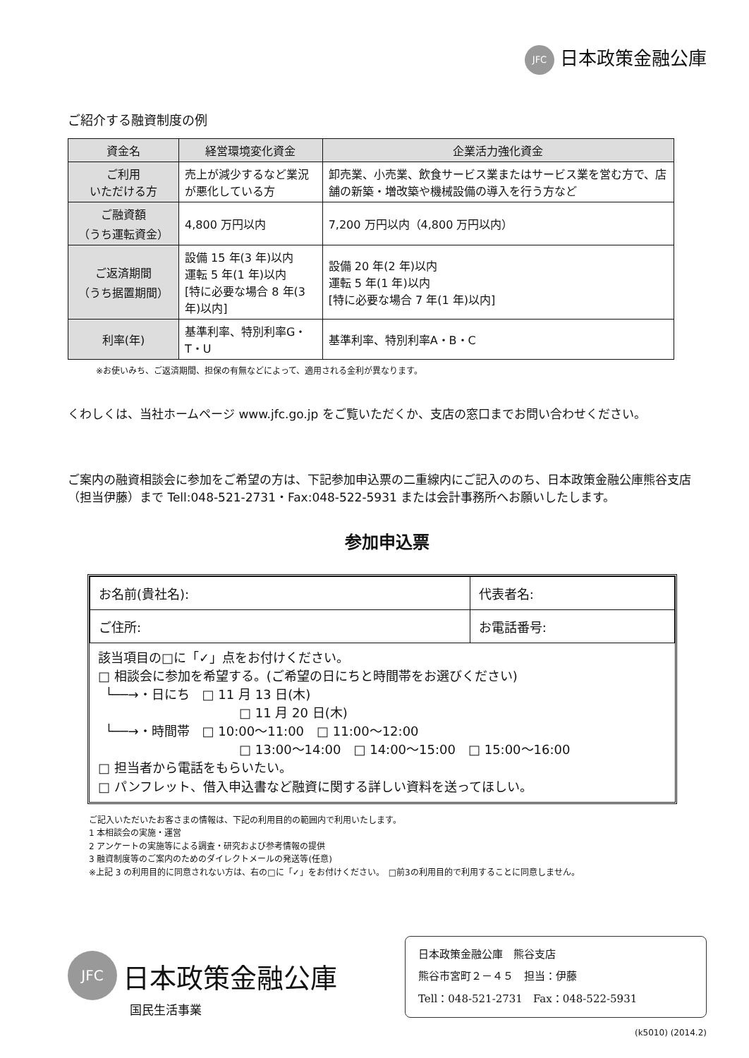JFC 日本政策金融公庫
ご紹介する融資制度の例
| 資金名 | 経営環境変化資金 | 企業活力強化資金 |
| --- | --- | --- |
| ご利用 いただける方 | 売上が減少するなど業況が悪化している方 | 卸売業、小売業、飲食サービス業またはサービス業を営む方で、店舗の新築・増改築や機械設備の導入を行う方など |
| ご融資額 （うち運転資金） | 4,800 万円以内 | 7,200 万円以内（4,800 万円以内） |
| ご返済期間 （うち据置期間） | 設備 15 年(3 年)以内 運転 5 年(1 年)以内 [特に必要な場合 8 年(3 年)以内] | 設備 20 年(2 年)以内 運転 5 年(1 年)以内 [特に必要な場合 7 年(1 年)以内] |
| 利率(年) | 基準利率、特別利率G・T・U | 基準利率、特別利率A・B・C |
※お使いみち、ご返済期間、担保の有無などによって、適用される金利が異なります。
くわしくは、当社ホームページ www.jfc.go.jp をご覧いただくか、支店の窓口までお問い合わせください。
ご案内の融資相談会に参加をご希望の方は、下記参加申込票の二重線内にご記入ののち、日本政策金融公庫熊谷支店（担当伊藤）まで Tell:048-521-2731・Fax:048-522-5931 または会計事務所へお願いしたします。
参加申込票
| お名前(貴社名): | 代表者名: |
| ご住所: | お電話番号: |
該当項目の□に「✓」点をお付けください。
□ 相談会に参加を希望する。(ご希望の日にちと時間帯をお選びください)
└──→・日にち　□ 11 月 13 日(木)
□ 11 月 20 日(木)
└──→・時間帯　□ 10:00～11:00　□ 11:00～12:00
□ 13:00～14:00　□ 14:00～15:00　□ 15:00～16:00
□ 担当者から電話をもらいたい。
□ パンフレット、借入申込書など融資に関する詳しい資料を送ってほしい。
ご記入いただいたお客さまの情報は、下記の利用目的の範囲内で利用いたします。
1 本相談会の実施・運営
2 アンケートの実施等による調査・研究および参考情報の提供
3 融資制度等のご案内のためのダイレクトメールの発送等(任意)
※上記 3 の利用目的に同意されない方は、右の□に「✓」をお付けください。　□前3の利用目的で利用することに同意しません。
JFC 日本政策金融公庫
国民生活事業
日本政策金融公庫　熊谷支店
熊谷市宮町２－４５　担当：伊藤
Tell：048-521-2731　Fax：048-522-5931
(k5010) (2014.2)